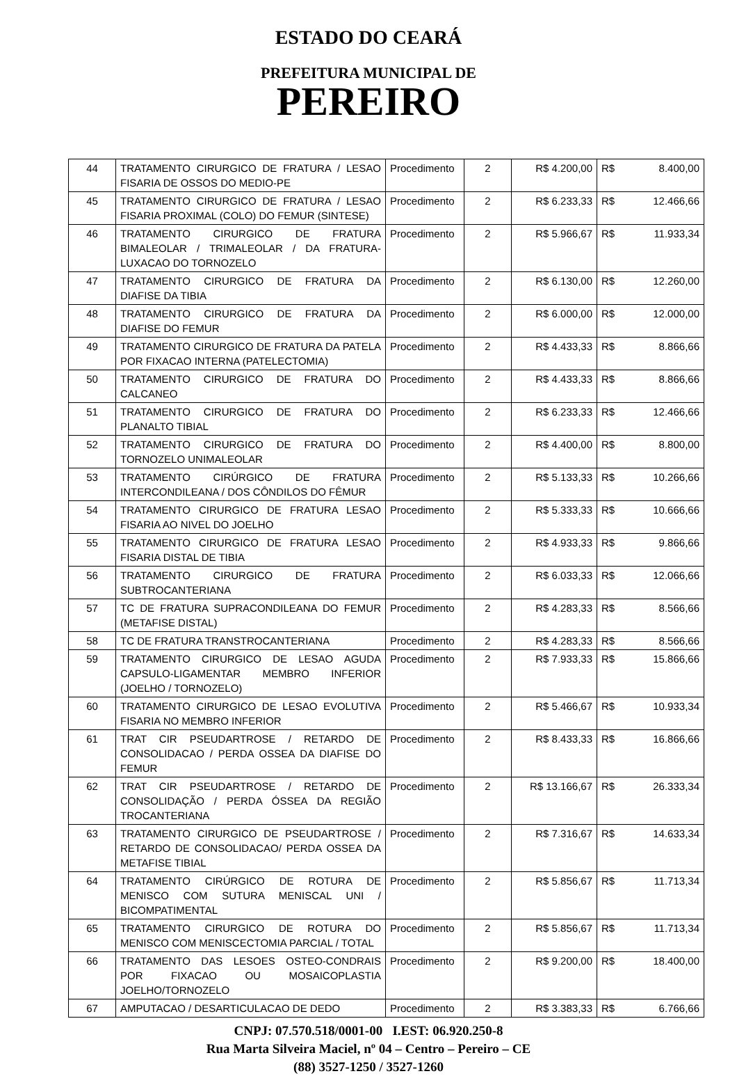ESTADO DO CEARÁ
PREFEITURA MUNICIPAL DE
PEREIRO
| 44 | TRATAMENTO CIRURGICO DE FRATURA / LESAO FISARIA DE OSSOS DO MEDIO-PE | Procedimento | 2 | R$ 4.200,00 | R$ | 8.400,00 |
| 45 | TRATAMENTO CIRURGICO DE FRATURA / LESAO FISARIA PROXIMAL (COLO) DO FEMUR (SINTESE) | Procedimento | 2 | R$ 6.233,33 | R$ | 12.466,66 |
| 46 | TRATAMENTO CIRURGICO DE FRATURA BIMALEOLAR / TRIMALEOLAR / DA FRATURA-LUXACAO DO TORNOZELO | Procedimento | 2 | R$ 5.966,67 | R$ | 11.933,34 |
| 47 | TRATAMENTO CIRURGICO DE FRATURA DA DIAFISE DA TIBIA | Procedimento | 2 | R$ 6.130,00 | R$ | 12.260,00 |
| 48 | TRATAMENTO CIRURGICO DE FRATURA DA DIAFISE DO FEMUR | Procedimento | 2 | R$ 6.000,00 | R$ | 12.000,00 |
| 49 | TRATAMENTO CIRURGICO DE FRATURA DA PATELA POR FIXACAO INTERNA (PATELECTOMIA) | Procedimento | 2 | R$ 4.433,33 | R$ | 8.866,66 |
| 50 | TRATAMENTO CIRURGICO DE FRATURA DO CALCANEO | Procedimento | 2 | R$ 4.433,33 | R$ | 8.866,66 |
| 51 | TRATAMENTO CIRURGICO DE FRATURA DO PLANALTO TIBIAL | Procedimento | 2 | R$ 6.233,33 | R$ | 12.466,66 |
| 52 | TRATAMENTO CIRURGICO DE FRATURA DO TORNOZELO UNIMALEOLAR | Procedimento | 2 | R$ 4.400,00 | R$ | 8.800,00 |
| 53 | TRATAMENTO CIRÚRGICO DE FRATURA INTERCONDILEANA / DOS CÔNDILOS DO FÊMUR | Procedimento | 2 | R$ 5.133,33 | R$ | 10.266,66 |
| 54 | TRATAMENTO CIRURGICO DE FRATURA LESAO FISARIA AO NIVEL DO JOELHO | Procedimento | 2 | R$ 5.333,33 | R$ | 10.666,66 |
| 55 | TRATAMENTO CIRURGICO DE FRATURA LESAO FISARIA DISTAL DE TIBIA | Procedimento | 2 | R$ 4.933,33 | R$ | 9.866,66 |
| 56 | TRATAMENTO CIRURGICO DE FRATURA SUBTROCANTERIANA | Procedimento | 2 | R$ 6.033,33 | R$ | 12.066,66 |
| 57 | TC DE FRATURA SUPRACONDILEANA DO FEMUR (METAFISE DISTAL) | Procedimento | 2 | R$ 4.283,33 | R$ | 8.566,66 |
| 58 | TC DE FRATURA TRANSTROCANTERIANA | Procedimento | 2 | R$ 4.283,33 | R$ | 8.566,66 |
| 59 | TRATAMENTO CIRURGICO DE LESAO AGUDA CAPSULO-LIGAMENTAR MEMBRO INFERIOR (JOELHO / TORNOZELO) | Procedimento | 2 | R$ 7.933,33 | R$ | 15.866,66 |
| 60 | TRATAMENTO CIRURGICO DE LESAO EVOLUTIVA FISARIA NO MEMBRO INFERIOR | Procedimento | 2 | R$ 5.466,67 | R$ | 10.933,34 |
| 61 | TRAT CIR PSEUDARTROSE / RETARDO DE CONSOLIDACAO / PERDA OSSEA DA DIAFISE DO FEMUR | Procedimento | 2 | R$ 8.433,33 | R$ | 16.866,66 |
| 62 | TRAT CIR PSEUDARTROSE / RETARDO DE CONSOLIDAÇÃO / PERDA ÓSSEA DA REGIÃO TROCANTERIANA | Procedimento | 2 | R$ 13.166,67 | R$ | 26.333,34 |
| 63 | TRATAMENTO CIRURGICO DE PSEUDARTROSE / RETARDO DE CONSOLIDACAO/ PERDA OSSEA DA METAFISE TIBIAL | Procedimento | 2 | R$ 7.316,67 | R$ | 14.633,34 |
| 64 | TRATAMENTO CIRÚRGICO DE ROTURA DE MENISCO COM SUTURA MENISCAL UNI / BICOMPATIMENTAL | Procedimento | 2 | R$ 5.856,67 | R$ | 11.713,34 |
| 65 | TRATAMENTO CIRURGICO DE ROTURA DO MENISCO COM MENISCECTOMIA PARCIAL / TOTAL | Procedimento | 2 | R$ 5.856,67 | R$ | 11.713,34 |
| 66 | TRATAMENTO DAS LESOES OSTEO-CONDRAIS POR FIXACAO OU MOSAICOPLASTIA JOELHO/TORNOZELO | Procedimento | 2 | R$ 9.200,00 | R$ | 18.400,00 |
| 67 | AMPUTACAO / DESARTICULACAO DE DEDO | Procedimento | 2 | R$ 3.383,33 | R$ | 6.766,66 |
CNPJ: 07.570.518/0001-00 I.EST: 06.920.250-8
Rua Marta Silveira Maciel, nº 04 – Centro – Pereiro – CE
(88) 3527-1250 / 3527-1260